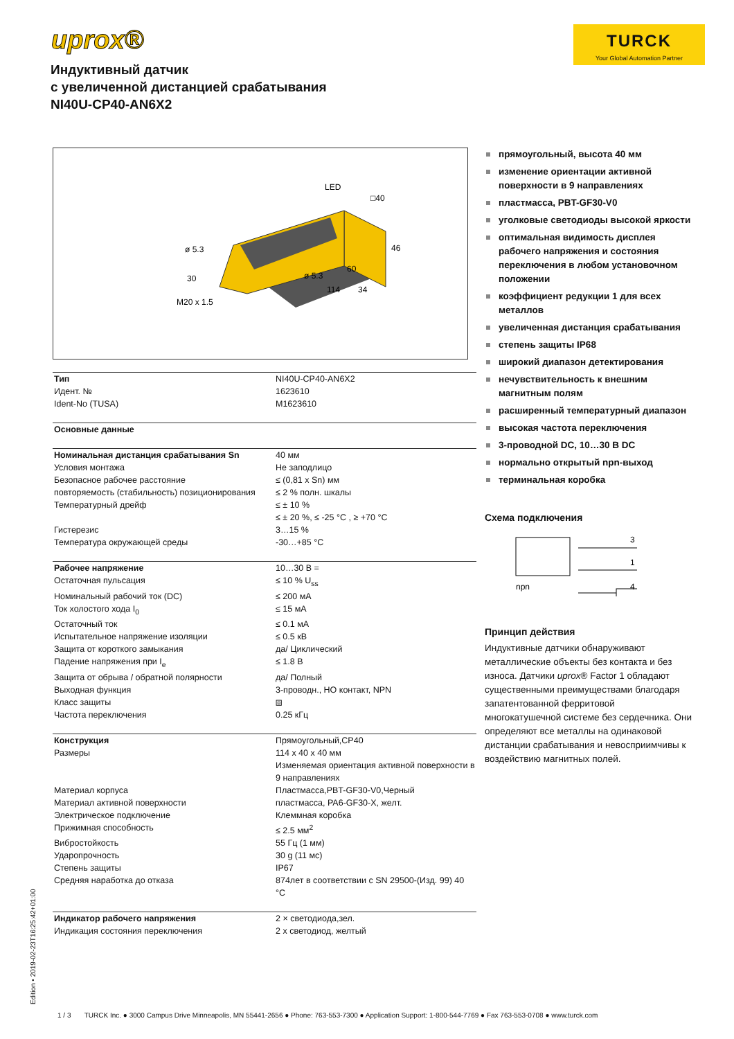uprox®
TURCK
Your Global Automation Partner
Индуктивный датчик
с увеличенной дистанцией срабатывания
NI40U-CP40-AN6X2
LED
□40
ø 5.3
46
60
ø 5.3
30
34
114
M20 x 1.5
| Тип | NI40U-CP40-AN6X2 |
| Идент. № | 1623610 |
| Ident-No (TUSA) | M1623610 |
| Основные данные | |
| Номинальная дистанция срабатывания Sn | 40 мм |
| Условия монтажа | Не заподлицо |
| Безопасное рабочее расстояние | ≤ (0,81 x Sn) мм |
| повторяемость (стабильность) позиционирования | ≤ 2 % полн. шкалы |
| Температурный дрейф | ≤ ± 10 % |
| | ≤ ± 20 %, ≤ -25 °C , ≥ +70 °C |
| Гистерезис | 3…15 % |
| Температура окружающей среды | -30…+85 °C |
| Рабочее напряжение | 10…30 В = |
| Остаточная пульсация | ≤ 10 % U<sub>ss</sub> |
| Номинальный рабочий ток (DC) | ≤ 200 мА |
| Ток холостого хода I<sub>0</sub> | ≤ 15 мА |
| Остаточный ток | ≤ 0.1 мА |
| Испытательное напряжение изоляции | ≤ 0.5 кВ |
| Защита от короткого замыкания | да/ Циклический |
| Падение напряжения при I<sub>e</sub> | ≤ 1.8 В |
| Защита от обрыва / обратной полярности | да/ Полный |
| Выходная функция | 3-проводн., НО контакт, NPN |
| Класс защиты | ⧈ |
| Частота переключения | 0.25 кГц |
| Конструкция | Прямоугольный,CP40 |
| Размеры | 114 x 40 x 40 мм |
| | Изменяемая ориентация активной поверхности в 9 направлениях |
| Материал корпуса | Пластмасса,PBT-GF30-V0,Черный |
| Материал активной поверхности | пластмасса, PA6-GF30-X, желт. |
| Электрическое подключение | Клеммная коробка |
| Прижимная способность | ≤ 2.5 мм<sup>2</sup> |
| Вибростойкость | 55 Гц (1 мм) |
| Ударопрочность | 30 g (11 мс) |
| Степень защиты | IP67 |
| Средняя наработка до отказа | 874лет в соответствии с SN 29500-(Изд. 99) 40 °C |
| Индикатор рабочего напряжения | 2 × светодиода,зел. |
| Индикация состояния переключения | 2 x светодиод, желтый |
прямоугольный, высота 40 мм
изменение ориентации активной поверхности в 9 направлениях
пластмасса, PBT-GF30-V0
уголковые светодиоды высокой яркости
оптимальная видимость дисплея рабочего напряжения и состояния переключения в любом установочном положении
коэффициент редукции 1 для всех металлов
увеличенная дистанция срабатывания
степень защиты IP68
широкий диапазон детектирования
нечувствительность к внешним магнитным полям
расширенный температурный диапазон
высокая частота переключения
3-проводной DC, 10…30 В DC
нормально открытый npn-выход
терминальная коробка
Схема подключения
3
1
4
npn
Принцип действия
Индуктивные датчики обнаруживают металлические объекты без контакта и без износа. Датчики uprox® Factor 1 обладают существенными преимуществами благодаря запатентованной ферритовой многокатушечной системе без сердечника. Они определяют все металлы на одинаковой дистанции срабатывания и невосприимчивы к воздействию магнитных полей.
Edition • 2019-02-23T16:25:42+01:00
1 / 3 TURCK Inc. ● 3000 Campus Drive Minneapolis, MN 55441-2656 ● Phone: 763-553-7300 ● Application Support: 1-800-544-7769 ● Fax 763-553-0708 ● www.turck.com